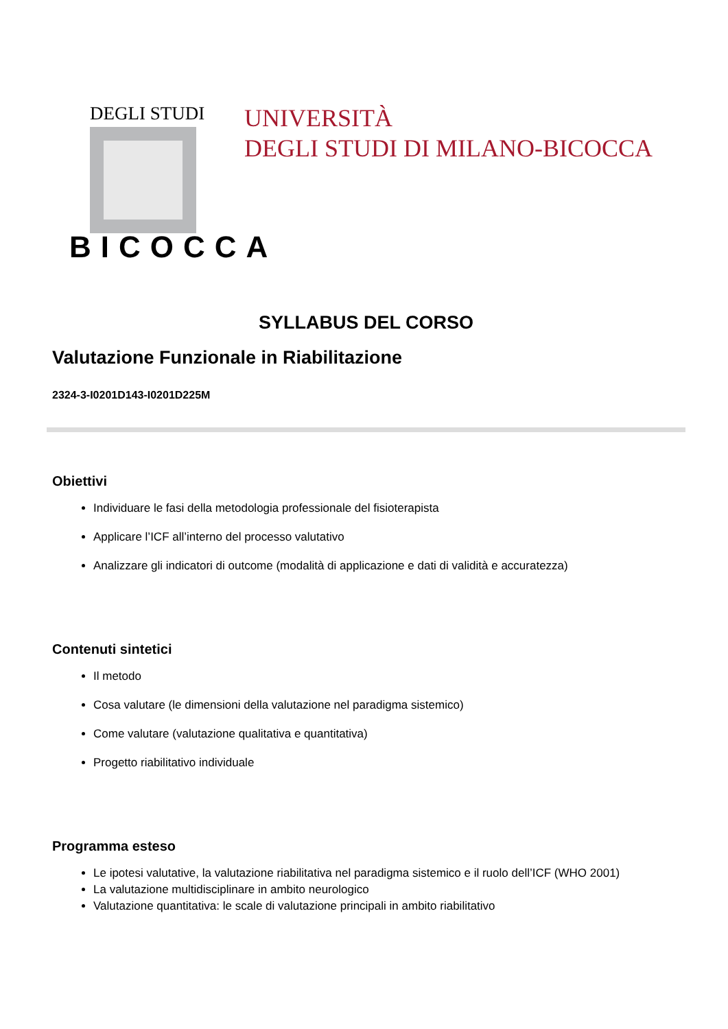DEGLI STUDI
BICOCCA
UNIVERSITÀ
DEGLI STUDI DI MILANO-BICOCCA
SYLLABUS DEL CORSO
Valutazione Funzionale in Riabilitazione
2324-3-I0201D143-I0201D225M
Obiettivi
Individuare le fasi della metodologia professionale del fisioterapista
Applicare l’ICF all’interno del processo valutativo
Analizzare gli indicatori di outcome (modalità di applicazione e dati di validità e accuratezza)
Contenuti sintetici
Il metodo
Cosa valutare (le dimensioni della valutazione nel paradigma sistemico)
Come valutare (valutazione qualitativa e quantitativa)
Progetto riabilitativo individuale
Programma esteso
Le ipotesi valutative, la valutazione riabilitativa nel paradigma sistemico e il ruolo dell’ICF (WHO 2001)
La valutazione multidisciplinare in ambito neurologico
Valutazione quantitativa: le scale di valutazione principali in ambito riabilitativo